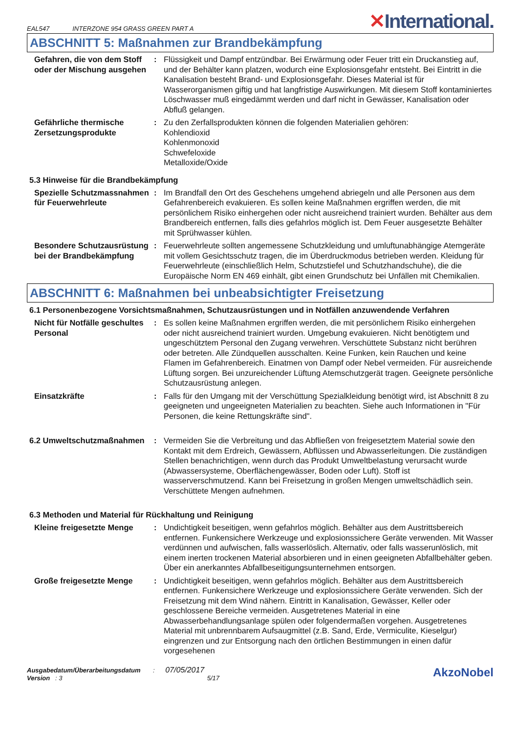EAL547 INTERZONE 954 GRASS GREEN PART A
✕International.
ABSCHNITT 5: Maßnahmen zur Brandbekämpfung
Gefahren, die von dem Stoff oder der Mischung ausgehen
: Flüssigkeit und Dampf entzündbar. Bei Erwärmung oder Feuer tritt ein Druckanstieg auf, und der Behälter kann platzen, wodurch eine Explosionsgefahr entsteht. Bei Eintritt in die Kanalisation besteht Brand- und Explosionsgefahr. Dieses Material ist für Wasserorganismen giftig und hat langfristige Auswirkungen. Mit diesem Stoff kontaminiertes Löschwasser muß eingedämmt werden und darf nicht in Gewässer, Kanalisation oder Abfluß gelangen.
Gefährliche thermische Zersetzungsprodukte
: Zu den Zerfallsprodukten können die folgenden Materialien gehören:
Kohlendioxid
Kohlenmonoxid
Schwefeloxide
Metalloxide/Oxide
5.3 Hinweise für die Brandbekämpfung
Spezielle Schutzmassnahmen für Feuerwehrleute
: Im Brandfall den Ort des Geschehens umgehend abriegeln und alle Personen aus dem Gefahrenbereich evakuieren. Es sollen keine Maßnahmen ergriffen werden, die mit persönlichem Risiko einhergehen oder nicht ausreichend trainiert wurden. Behälter aus dem Brandbereich entfernen, falls dies gefahrlos möglich ist. Dem Feuer ausgesetzte Behälter mit Sprühwasser kühlen.
Besondere Schutzausrüstung bei der Brandbekämpfung
: Feuerwehrleute sollten angemessene Schutzkleidung und umluftunabhängige Atemgeräte mit vollem Gesichtsschutz tragen, die im Überdruckmodus betrieben werden. Kleidung für Feuerwehrleute (einschließlich Helm, Schutzstiefel und Schutzhandschuhe), die die Europäische Norm EN 469 einhält, gibt einen Grundschutz bei Unfällen mit Chemikalien.
ABSCHNITT 6: Maßnahmen bei unbeabsichtigter Freisetzung
6.1 Personenbezogene Vorsichtsmaßnahmen, Schutzausrüstungen und in Notfällen anzuwendende Verfahren
Nicht für Notfälle geschultes Personal
: Es sollen keine Maßnahmen ergriffen werden, die mit persönlichem Risiko einhergehen oder nicht ausreichend trainiert wurden. Umgebung evakuieren. Nicht benötigtem und ungeschütztem Personal den Zugang verwehren. Verschüttete Substanz nicht berühren oder betreten. Alle Zündquellen ausschalten. Keine Funken, kein Rauchen und keine Flamen im Gefahrenbereich. Einatmen von Dampf oder Nebel vermeiden. Für ausreichende Lüftung sorgen. Bei unzureichender Lüftung Atemschutzgerät tragen. Geeignete persönliche Schutzausrüstung anlegen.
Einsatzkräfte : Falls für den Umgang mit der Verschüttung Spezialkleidung benötigt wird, ist Abschnitt 8 zu geeigneten und ungeeigneten Materialien zu beachten. Siehe auch Informationen in "Für Personen, die keine Rettungskräfte sind".
6.2 Umweltschutzmaßnahmen : Vermeiden Sie die Verbreitung und das Abfließen von freigesetztem Material sowie den Kontakt mit dem Erdreich, Gewässern, Abflüssen und Abwasserleitungen. Die zuständigen Stellen benachrichtigen, wenn durch das Produkt Umweltbelastung verursacht wurde (Abwassersysteme, Oberflächengewässer, Boden oder Luft). Stoff ist wasserverschmutzend. Kann bei Freisetzung in großen Mengen umweltschädlich sein. Verschüttete Mengen aufnehmen.
6.3 Methoden und Material für Rückhaltung und Reinigung
Kleine freigesetzte Menge
: Undichtigkeit beseitigen, wenn gefahrlos möglich. Behälter aus dem Austrittsbereich entfernen. Funkensichere Werkzeuge und explosionssichere Geräte verwenden. Mit Wasser verdünnen und aufwischen, falls wasserlöslich. Alternativ, oder falls wasserunlöslich, mit einem inerten trockenen Material absorbieren und in einen geeigneten Abfallbehälter geben. Über ein anerkanntes Abfallbeseitigungsunternehmen entsorgen.
Große freigesetzte Menge : Undichtigkeit beseitigen, wenn gefahrlos möglich. Behälter aus dem Austrittsbereich entfernen. Funkensichere Werkzeuge und explosionssichere Geräte verwenden. Sich der Freisetzung mit dem Wind nähern. Eintritt in Kanalisation, Gewässer, Keller oder geschlossene Bereiche vermeiden. Ausgetretenes Material in eine Abwasserbehandlungsanlage spülen oder folgendermaßen vorgehen. Ausgetretenes Material mit unbrennbarem Aufsaugmittel (z.B. Sand, Erde, Vermiculite, Kieselgur) eingrenzen und zur Entsorgung nach den örtlichen Bestimmungen in einen dafür vorgesehenen
Ausgabedatum/Überarbeitungsdatum : 07/05/2017
Version : 3 5/17
AkzoNobel